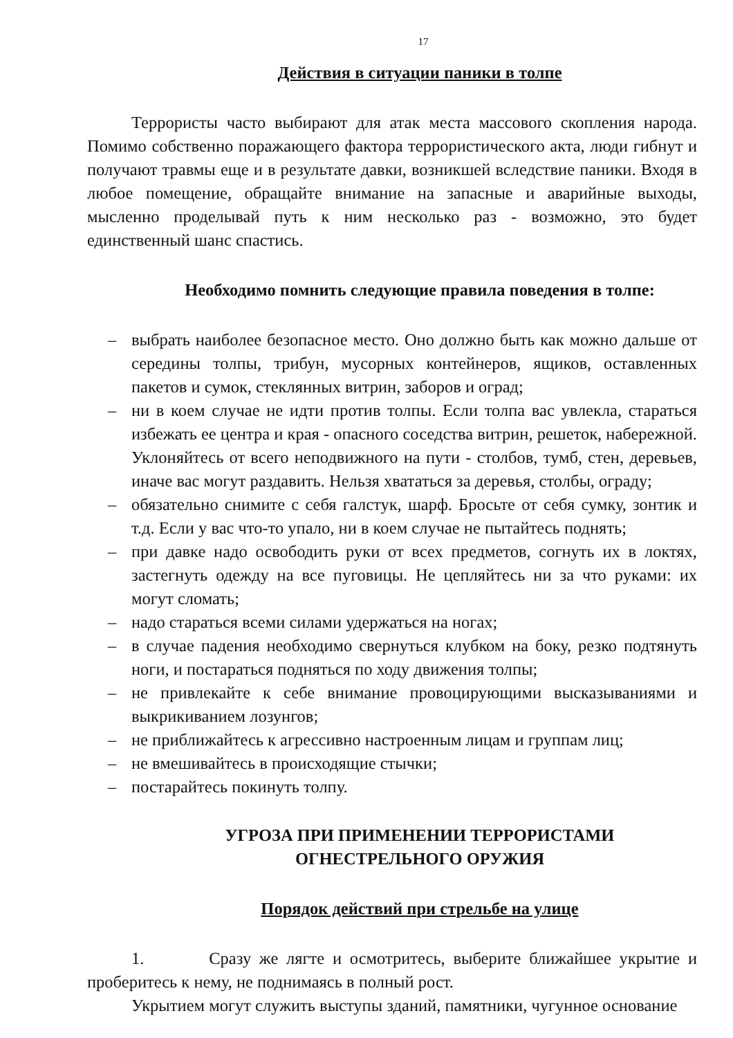17
Действия в ситуации паники в толпе
Террористы часто выбирают для атак места массового скопления народа. Помимо собственно поражающего фактора террористического акта, люди гибнут и получают травмы еще и в результате давки, возникшей вследствие паники. Входя в любое помещение, обращайте внимание на запасные и аварийные выходы, мысленно проделывай путь к ним несколько раз - возможно, это будет единственный шанс спастись.
Необходимо помнить следующие правила поведения в толпе:
– выбрать наиболее безопасное место. Оно должно быть как можно дальше от середины толпы, трибун, мусорных контейнеров, ящиков, оставленных пакетов и сумок, стеклянных витрин, заборов и оград;
– ни в коем случае не идти против толпы. Если толпа вас увлекла, стараться избежать ее центра и края - опасного соседства витрин, решеток, набережной. Уклоняйтесь от всего неподвижного на пути - столбов, тумб, стен, деревьев, иначе вас могут раздавить. Нельзя хвататься за деревья, столбы, ограду;
– обязательно снимите с себя галстук, шарф. Бросьте от себя сумку, зонтик и т.д. Если у вас что-то упало, ни в коем случае не пытайтесь поднять;
– при давке надо освободить руки от всех предметов, согнуть их в локтях, застегнуть одежду на все пуговицы. Не цепляйтесь ни за что руками: их могут сломать;
– надо стараться всеми силами удержаться на ногах;
– в случае падения необходимо свернуться клубком на боку, резко подтянуть ноги, и постараться подняться по ходу движения толпы;
– не привлекайте к себе внимание провоцирующими высказываниями и выкрикиванием лозунгов;
– не приближайтесь к агрессивно настроенным лицам и группам лиц;
– не вмешивайтесь в происходящие стычки;
– постарайтесь покинуть толпу.
УГРОЗА ПРИ ПРИМЕНЕНИИ ТЕРРОРИСТАМИ
ОГНЕСТРЕЛЬНОГО ОРУЖИЯ
Порядок действий при стрельбе на улице
1. Сразу же лягте и осмотритесь, выберите ближайшее укрытие и проберитесь к нему, не поднимаясь в полный рост.
Укрытием могут служить выступы зданий, памятники, чугунное основание